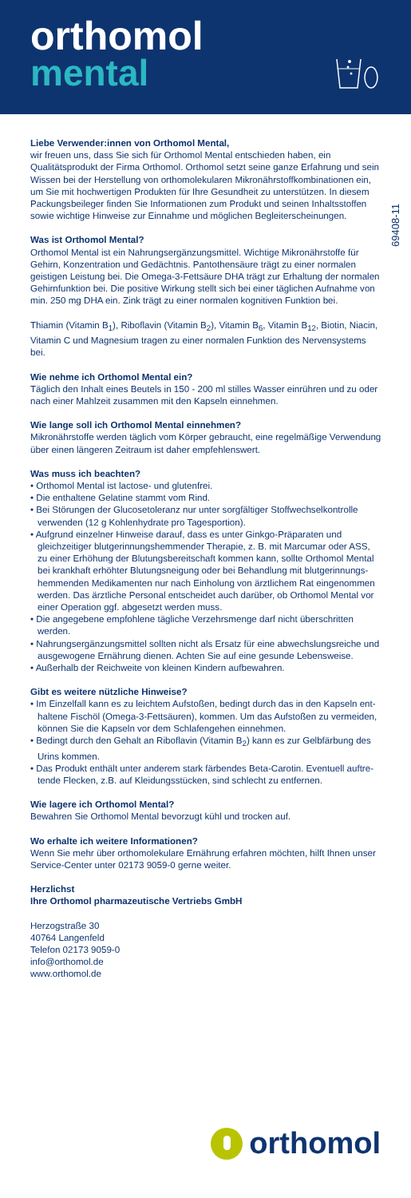orthomol
mental
69408-11
Liebe Verwender:innen von Orthomol Mental,
wir freuen uns, dass Sie sich für Orthomol Mental entschieden haben, ein Qualitätsprodukt der Firma Orthomol. Orthomol setzt seine ganze Erfahrung und sein Wissen bei der Herstellung von orthomolekularen Mikronährstoffkom­binationen ein, um Sie mit hochwertigen Produkten für Ihre Gesundheit zu unterstützen. In diesem Packungsbeileger finden Sie Informationen zum Produkt und seinen Inhaltsstoffen sowie wichtige Hinweise zur Einnahme und möglichen Begleiterscheinungen.
Was ist Orthomol Mental?
Orthomol Mental ist ein Nahrungsergänzungsmittel. Wichtige Mikronährstoffe für Gehirn, Konzentration und Gedächtnis. Pantothensäure trägt zu einer normalen geistigen Leistung bei. Die Omega-3-Fettsäure DHA trägt zur Erhaltung der normalen Gehirnfunktion bei. Die positive Wirkung stellt sich bei einer täglichen Aufnahme von min. 250 mg DHA ein. Zink trägt zu einer normalen kognitiven Funktion bei.
Thiamin (Vitamin B<sub>1</sub>), Riboflavin (Vitamin B<sub>2</sub>), Vitamin B<sub>6</sub>, Vitamin B<sub>12</sub>, Biotin, Niacin, Vitamin C und Magnesium tragen zu einer normalen Funktion des Ner­vensystems bei.
Wie nehme ich Orthomol Mental ein?
Täglich den Inhalt eines Beutels in 150 - 200 ml stilles Wasser einrühren und zu oder nach einer Mahlzeit zusammen mit den Kapseln einnehmen.
Wie lange soll ich Orthomol Mental einnehmen?
Mikronährstoffe werden täglich vom Körper gebraucht, eine regelmäßige Verwendung über einen längeren Zeitraum ist daher empfehlenswert.
Was muss ich beachten?
• Orthomol Mental ist lactose- und glutenfrei.
• Die enthaltene Gelatine stammt vom Rind.
• Bei Störungen der Glucosetoleranz nur unter sorgfältiger Stoffwechselkontrolle verwenden (12 g Kohlenhydrate pro Tagesportion).
• Aufgrund einzelner Hinweise darauf, dass es unter Ginkgo-Präparaten und gleichzeitiger blutgerinnungshemmender Therapie, z. B. mit Marcumar oder ASS, zu einer Erhöhung der Blutungsbereitschaft kommen kann, sollte Orthomol Mental bei krankhaft erhöhter Blutungsneigung oder bei Behandlung mit blutgerinnungs­hemmenden Medikamenten nur nach Einholung von ärztlichem Rat eingenommen werden. Das ärztliche Personal entscheidet auch darüber, ob Orthomol Mental vor einer Operation ggf. abgesetzt werden muss.
• Die angegebene empfohlene tägliche Verzehrsmenge darf nicht überschritten werden.
• Nahrungsergänzungsmittel sollten nicht als Ersatz für eine abwechslungsreiche und ausgewogene Ernährung dienen. Achten Sie auf eine gesunde Lebensweise.
• Außerhalb der Reichweite von kleinen Kindern aufbewahren.
Gibt es weitere nützliche Hinweise?
• Im Einzelfall kann es zu leichtem Aufstoßen, bedingt durch das in den Kapseln ent­haltene Fischöl (Omega-3-Fettsäuren), kommen. Um das Aufstoßen zu vermeiden, können Sie die Kapseln vor dem Schlafengehen einnehmen.
• Bedingt durch den Gehalt an Riboflavin (Vitamin B<sub>2</sub>) kann es zur Gelbfärbung des Urins kommen.
• Das Produkt enthält unter anderem stark färbendes Beta-Carotin. Eventuell auftre­tende Flecken, z.B. auf Kleidungsstücken, sind schlecht zu entfernen.
Wie lagere ich Orthomol Mental?
Bewahren Sie Orthomol Mental bevorzugt kühl und trocken auf.
Wo erhalte ich weitere Informationen?
Wenn Sie mehr über orthomolekulare Ernährung erfahren möchten, hilft Ihnen unser Service-Center unter 02173 9059-0 gerne weiter.
Herzlichst
Ihre Orthomol pharmazeutische Vertriebs GmbH
Herzogstraße 30
40764 Langenfeld
Telefon 02173 9059-0
info@orthomol.de
www.orthomol.de
orthomol